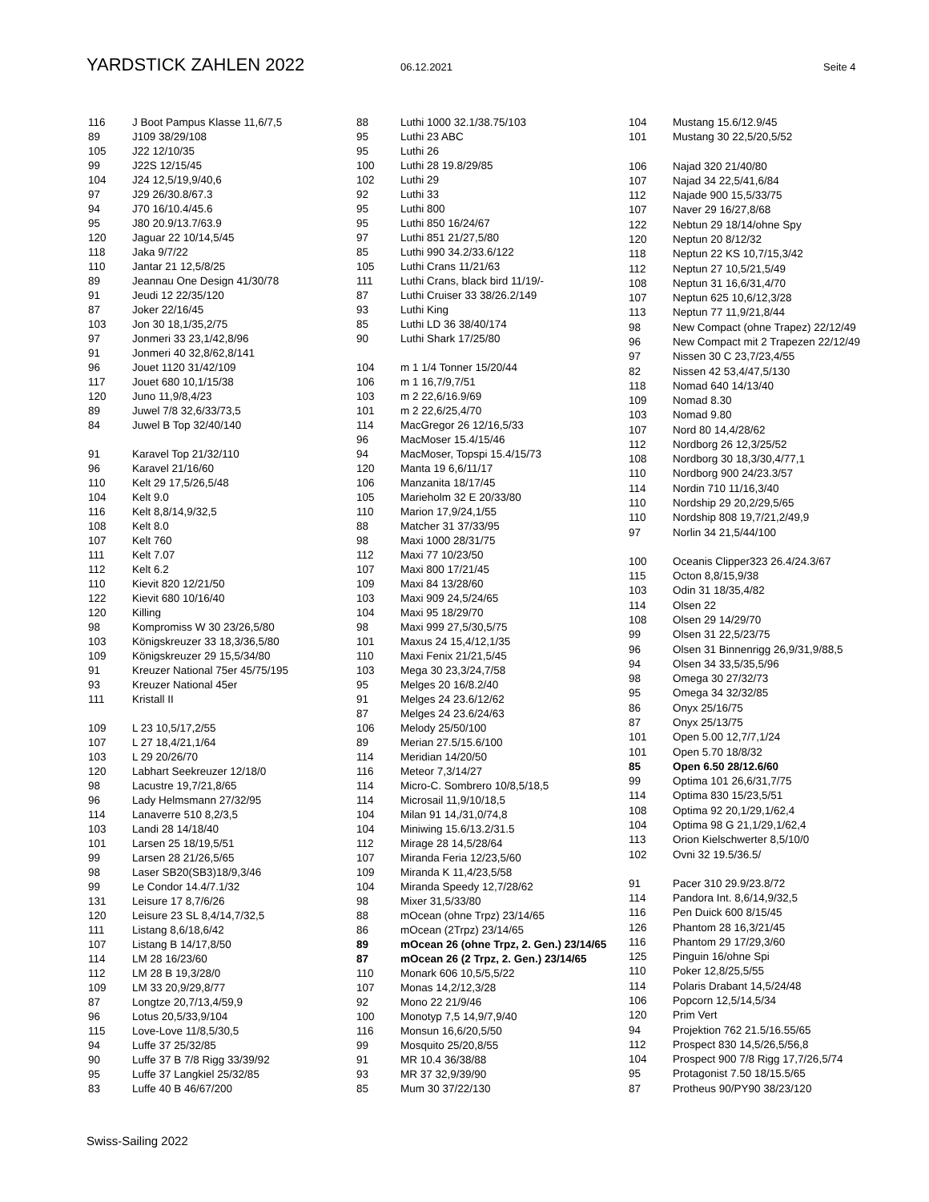YARDSTICK ZAHLEN 2022 06.12.2021 Seite 4
| 116 | J Boot Pampus Klasse 11,6/7,5 |
| 89 | J109 38/29/108 |
| 105 | J22 12/10/35 |
| 99 | J22S 12/15/45 |
| 104 | J24 12,5/19,9/40,6 |
| 97 | J29 26/30.8/67.3 |
| 94 | J70 16/10.4/45.6 |
| 95 | J80 20.9/13.7/63.9 |
| 120 | Jaguar 22 10/14,5/45 |
| 118 | Jaka 9/7/22 |
| 110 | Jantar 21 12,5/8/25 |
| 89 | Jeannau One Design 41/30/78 |
| 91 | Jeudi 12 22/35/120 |
| 87 | Joker 22/16/45 |
| 103 | Jon 30 18,1/35,2/75 |
| 97 | Jonmeri 33 23,1/42,8/96 |
| 91 | Jonmeri 40 32,8/62,8/141 |
| 96 | Jouet 1120 31/42/109 |
| 117 | Jouet 680 10,1/15/38 |
| 120 | Juno 11,9/8,4/23 |
| 89 | Juwel 7/8 32,6/33/73,5 |
| 84 | Juwel B Top 32/40/140 |
| 91 | Karavel Top 21/32/110 |
| 96 | Karavel 21/16/60 |
| 110 | Kelt 29 17,5/26,5/48 |
| 104 | Kelt 9.0 |
| 116 | Kelt 8,8/14,9/32,5 |
| 108 | Kelt 8.0 |
| 107 | Kelt 760 |
| 111 | Kelt 7.07 |
| 112 | Kelt 6.2 |
| 110 | Kievit 820 12/21/50 |
| 122 | Kievit 680 10/16/40 |
| 120 | Killing |
| 98 | Kompromiss W 30 23/26,5/80 |
| 103 | Königskreuzer 33 18,3/36,5/80 |
| 109 | Königskreuzer 29 15,5/34/80 |
| 91 | Kreuzer National 75er 45/75/195 |
| 93 | Kreuzer National 45er |
| 111 | Kristall II |
| 109 | L 23 10,5/17,2/55 |
| 107 | L 27 18,4/21,1/64 |
| 103 | L 29 20/26/70 |
| 120 | Labhart Seekreuzer 12/18/0 |
| 98 | Lacustre 19,7/21,8/65 |
| 96 | Lady Helmsmann 27/32/95 |
| 114 | Lanaverre 510 8,2/3,5 |
| 103 | Landi 28 14/18/40 |
| 101 | Larsen 25 18/19,5/51 |
| 99 | Larsen 28 21/26,5/65 |
| 98 | Laser SB20(SB3)18/9,3/46 |
| 99 | Le Condor 14.4/7.1/32 |
| 131 | Leisure 17 8,7/6/26 |
| 120 | Leisure 23 SL 8,4/14,7/32,5 |
| 111 | Listang 8,6/18,6/42 |
| 107 | Listang B 14/17,8/50 |
| 114 | LM 28 16/23/60 |
| 112 | LM 28 B 19,3/28/0 |
| 109 | LM 33 20,9/29,8/77 |
| 87 | Longtze 20,7/13,4/59,9 |
| 96 | Lotus 20,5/33,9/104 |
| 115 | Love-Love 11/8,5/30,5 |
| 94 | Luffe 37 25/32/85 |
| 90 | Luffe 37 B 7/8 Rigg 33/39/92 |
| 95 | Luffe 37 Langkiel 25/32/85 |
| 83 | Luffe 40 B 46/67/200 |
| 88 | Luthi 1000 32.1/38.75/103 |
| 95 | Luthi 23 ABC |
| 95 | Luthi 26 |
| 100 | Luthi 28 19.8/29/85 |
| 102 | Luthi 29 |
| 92 | Luthi 33 |
| 95 | Luthi 800 |
| 95 | Luthi 850 16/24/67 |
| 97 | Luthi 851 21/27,5/80 |
| 85 | Luthi 990 34.2/33.6/122 |
| 105 | Luthi Crans 11/21/63 |
| 111 | Luthi Crans, black bird 11/19/- |
| 87 | Luthi Cruiser 33 38/26.2/149 |
| 93 | Luthi King |
| 85 | Luthi LD 36 38/40/174 |
| 90 | Luthi Shark 17/25/80 |
| 104 | m 1 1/4 Tonner 15/20/44 |
| 106 | m 1 16,7/9,7/51 |
| 103 | m 2 22,6/16.9/69 |
| 101 | m 2 22,6/25,4/70 |
| 114 | MacGregor 26 12/16,5/33 |
| 96 | MacMoser 15.4/15/46 |
| 94 | MacMoser, Topspi 15.4/15/73 |
| 120 | Manta 19 6,6/11/17 |
| 106 | Manzanita 18/17/45 |
| 105 | Marieholm 32 E 20/33/80 |
| 110 | Marion 17,9/24,1/55 |
| 88 | Matcher 31 37/33/95 |
| 98 | Maxi 1000 28/31/75 |
| 112 | Maxi 77 10/23/50 |
| 107 | Maxi 800 17/21/45 |
| 109 | Maxi 84 13/28/60 |
| 103 | Maxi 909 24,5/24/65 |
| 104 | Maxi 95 18/29/70 |
| 98 | Maxi 999 27,5/30,5/75 |
| 101 | Maxus 24 15,4/12,1/35 |
| 110 | Maxi Fenix 21/21,5/45 |
| 103 | Mega 30 23,3/24,7/58 |
| 95 | Melges 20 16/8.2/40 |
| 91 | Melges 24 23.6/12/62 |
| 87 | Melges 24 23.6/24/63 |
| 106 | Melody 25/50/100 |
| 89 | Merian 27.5/15.6/100 |
| 114 | Meridian 14/20/50 |
| 116 | Meteor 7,3/14/27 |
| 114 | Micro-C. Sombrero 10/8,5/18,5 |
| 114 | Microsail 11,9/10/18,5 |
| 104 | Milan 91 14,/31,0/74,8 |
| 104 | Miniwing 15.6/13.2/31.5 |
| 112 | Mirage 28 14,5/28/64 |
| 107 | Miranda Feria 12/23,5/60 |
| 109 | Miranda K 11,4/23,5/58 |
| 104 | Miranda Speedy 12,7/28/62 |
| 98 | Mixer 31,5/33/80 |
| 88 | mOcean (ohne Trpz) 23/14/65 |
| 86 | mOcean (2Trpz) 23/14/65 |
| 89 | mOcean 26 (ohne Trpz, 2. Gen.) 23/14/65 |
| 87 | mOcean 26 (2 Trpz, 2. Gen.) 23/14/65 |
| 110 | Monark 606 10,5/5,5/22 |
| 107 | Monas 14,2/12,3/28 |
| 92 | Mono 22 21/9/46 |
| 100 | Monotyp 7,5 14,9/7,9/40 |
| 116 | Monsun 16,6/20,5/50 |
| 99 | Mosquito 25/20,8/55 |
| 91 | MR 10.4 36/38/88 |
| 93 | MR 37 32,9/39/90 |
| 85 | Mum 30 37/22/130 |
| 104 | Mustang 15.6/12.9/45 |
| 101 | Mustang 30 22,5/20,5/52 |
| 106 | Najad 320 21/40/80 |
| 107 | Najad 34 22,5/41,6/84 |
| 112 | Najade 900 15,5/33/75 |
| 107 | Naver 29 16/27,8/68 |
| 122 | Nebtun 29 18/14/ohne Spy |
| 120 | Neptun 20 8/12/32 |
| 118 | Neptun 22 KS 10,7/15,3/42 |
| 112 | Neptun 27 10,5/21,5/49 |
| 108 | Neptun 31 16,6/31,4/70 |
| 107 | Neptun 625 10,6/12,3/28 |
| 113 | Neptun 77 11,9/21,8/44 |
| 98 | New Compact (ohne Trapez) 22/12/49 |
| 96 | New Compact mit 2 Trapezen 22/12/49 |
| 97 | Nissen 30 C 23,7/23,4/55 |
| 82 | Nissen 42 53,4/47,5/130 |
| 118 | Nomad 640 14/13/40 |
| 109 | Nomad 8.30 |
| 103 | Nomad 9.80 |
| 107 | Nord 80 14,4/28/62 |
| 112 | Nordborg 26 12,3/25/52 |
| 108 | Nordborg 30 18,3/30,4/77,1 |
| 110 | Nordborg 900 24/23.3/57 |
| 114 | Nordin 710 11/16,3/40 |
| 110 | Nordship 29 20,2/29,5/65 |
| 110 | Nordship 808 19,7/21,2/49,9 |
| 97 | Norlin 34 21,5/44/100 |
| 100 | Oceanis Clipper323 26.4/24.3/67 |
| 115 | Octon 8,8/15,9/38 |
| 103 | Odin 31 18/35,4/82 |
| 114 | Olsen 22 |
| 108 | Olsen 29 14/29/70 |
| 99 | Olsen 31 22,5/23/75 |
| 96 | Olsen 31 Binnenrigg 26,9/31,9/88,5 |
| 94 | Olsen 34 33,5/35,5/96 |
| 98 | Omega 30 27/32/73 |
| 95 | Omega 34 32/32/85 |
| 86 | Onyx 25/16/75 |
| 87 | Onyx 25/13/75 |
| 101 | Open 5.00 12,7/7,1/24 |
| 101 | Open 5.70 18/8/32 |
| 85 | Open 6.50 28/12.6/60 |
| 99 | Optima 101 26,6/31,7/75 |
| 114 | Optima 830 15/23,5/51 |
| 108 | Optima 92 20,1/29,1/62,4 |
| 104 | Optima 98 G 21,1/29,1/62,4 |
| 113 | Orion Kielschwerter 8,5/10/0 |
| 102 | Ovni 32 19.5/36.5/ |
| 91 | Pacer 310 29.9/23.8/72 |
| 114 | Pandora Int. 8,6/14,9/32,5 |
| 116 | Pen Duick 600 8/15/45 |
| 126 | Phantom 28 16,3/21/45 |
| 116 | Phantom 29 17/29,3/60 |
| 125 | Pinguin 16/ohne Spi |
| 110 | Poker 12,8/25,5/55 |
| 114 | Polaris Drabant 14,5/24/48 |
| 106 | Popcorn 12,5/14,5/34 |
| 120 | Prim Vert |
| 94 | Projektion 762 21.5/16.55/65 |
| 112 | Prospect 830 14,5/26,5/56,8 |
| 104 | Prospect 900 7/8 Rigg 17,7/26,5/74 |
| 95 | Protagonist 7.50 18/15.5/65 |
| 87 | Protheus 90/PY90 38/23/120 |
Swiss-Sailing 2022